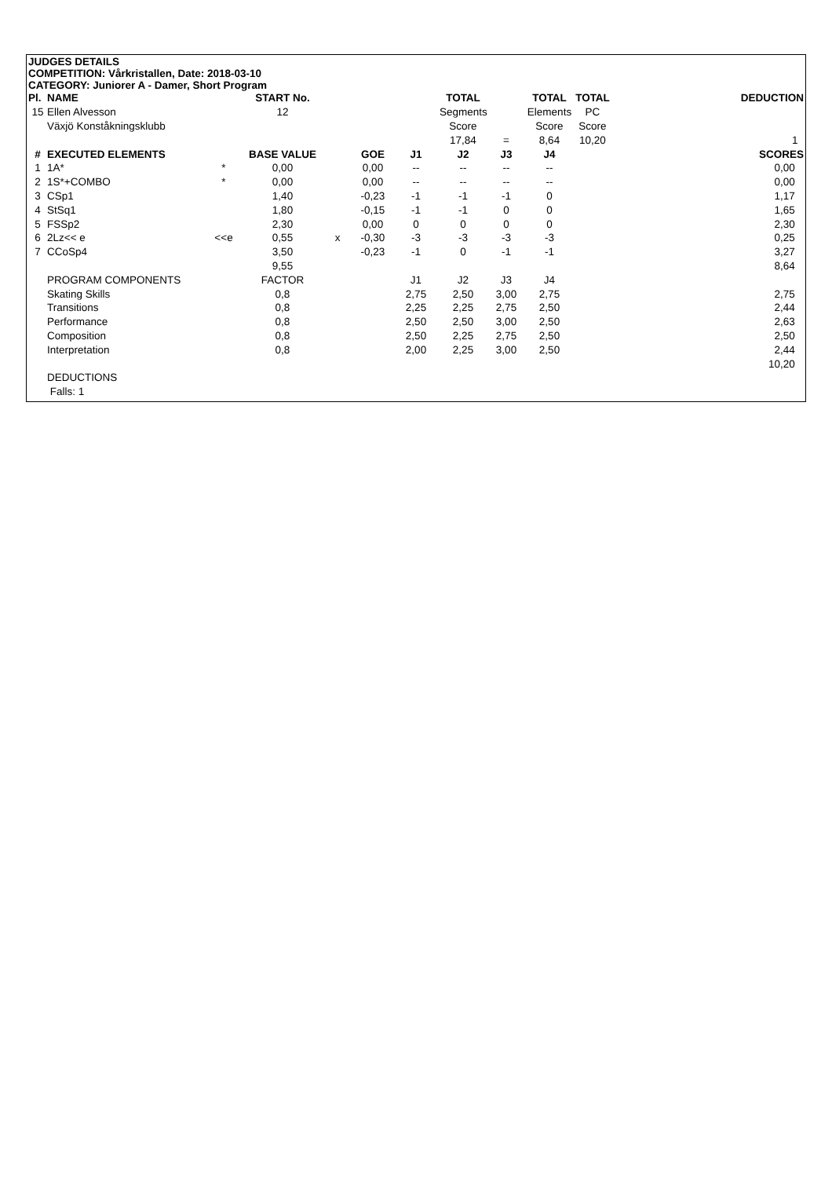JUDGES DETAILS
COMPETITION: Vårkristallen, Date: 2018-03-10
CATEGORY: Juniorer A - Damer, Short Program
| Pl. | NAME | | START No. | | | | TOTAL | | TOTAL | TOTAL | DEDUCTION |
| --- | --- | --- | --- | --- | --- | --- | --- | --- | --- | --- | --- |
| 15 | Ellen Alvesson | | 12 | | | | Segments | | Elements | PC | |
| | Växjö Konståkningsklubb | | | | | | Score | | Score | Score | |
| | | | | | | | 17,84 | = | 8,64 | 10,20 | 1 |
| # | EXECUTED ELEMENTS | | BASE VALUE | | GOE | J1 | J2 | J3 | J4 | | SCORES |
| 1 | 1A* | * | 0,00 | | 0,00 | -- | -- | -- | -- | | 0,00 |
| 2 | 1S*+COMBO | * | 0,00 | | 0,00 | -- | -- | -- | -- | | 0,00 |
| 3 | CSp1 | | 1,40 | | -0,23 | -1 | -1 | -1 | 0 | | 1,17 |
| 4 | StSq1 | | 1,80 | | -0,15 | -1 | -1 | 0 | 0 | | 1,65 |
| 5 | FSSp2 | | 2,30 | | 0,00 | 0 | 0 | 0 | 0 | | 2,30 |
| 6 | 2Lz<< e | <<e | 0,55 | x | -0,30 | -3 | -3 | -3 | -3 | | 0,25 |
| 7 | CCoSp4 | | 3,50 | | -0,23 | -1 | 0 | -1 | -1 | | 3,27 |
| | | | 9,55 | | | | | | | | 8,64 |
| | PROGRAM COMPONENTS | | FACTOR | | | J1 | J2 | J3 | J4 | | |
| | Skating Skills | | 0,8 | | | 2,75 | 2,50 | 3,00 | 2,75 | | 2,75 |
| | Transitions | | 0,8 | | | 2,25 | 2,25 | 2,75 | 2,50 | | 2,44 |
| | Performance | | 0,8 | | | 2,50 | 2,50 | 3,00 | 2,50 | | 2,63 |
| | Composition | | 0,8 | | | 2,50 | 2,25 | 2,75 | 2,50 | | 2,50 |
| | Interpretation | | 0,8 | | | 2,00 | 2,25 | 3,00 | 2,50 | | 2,44 |
| | | | | | | | | | | | 10,20 |
| | DEDUCTIONS | | | | | | | | | | |
| | Falls: 1 | | | | | | | | | | |